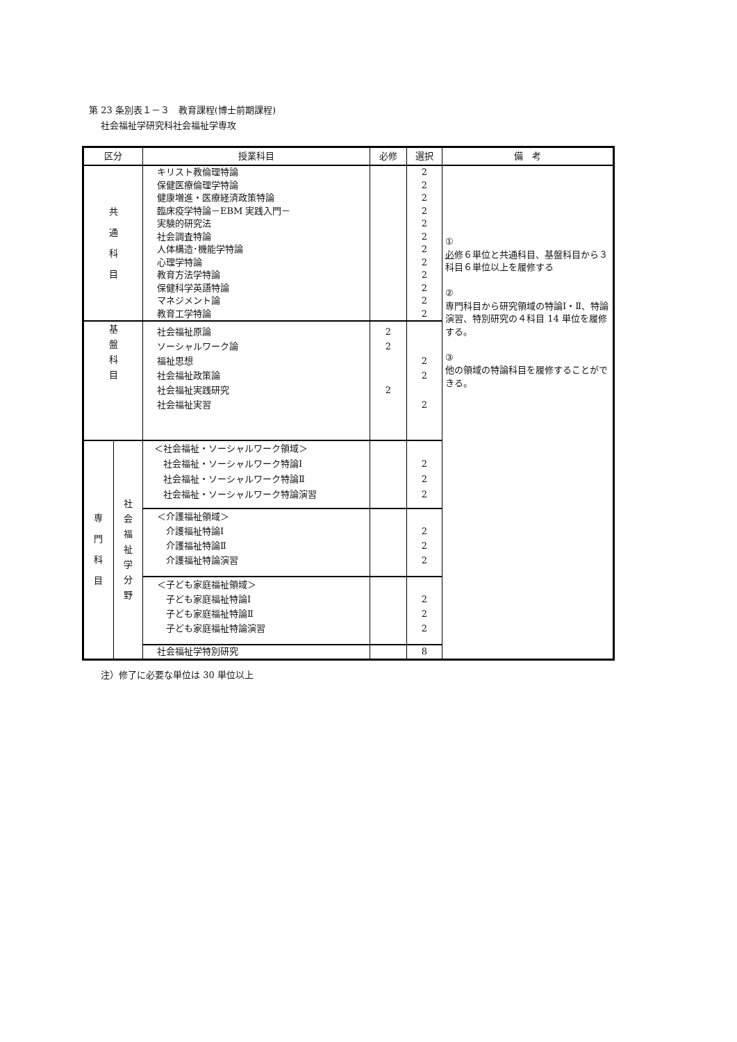第 23 条別表１－３　教育課程(博士前期課程)
社会福祉学研究科社会福祉学専攻
| 区分 | | 授業科目 | 必修 | 選択 | 備 考 |
| --- | --- | --- | --- | --- | --- |
| 共 通 科 目 | | キリスト教倫理特論 保健医療倫理学特論 健康増進・医療経済政策特論 臨床疫学特論－EBM 実践入門－ 実験的研究法 社会調査特論 人体構造･機能学特論 心理学特論 教育方法学特論 保健科学英語特論 マネジメント論 教育工学特論 | | 2 2 2 2 2 2 2 2 2 2 2 2 | ① 必 修６単位と共通科目、基盤科目から３科目６単位以上を履修する ② 専門科目から研究領域の特論Ⅰ・Ⅱ、特論演習、特別研究の４科目 14 単位を履修する。 ③ 他の領域の特論科目を履修することができる。 |
| 基 盤 科 目 | | 社会福祉原論 ソーシャルワーク論 福祉思想 社会福祉政策論 社会福祉実践研究 社会福祉実習 | 2 2 2 | 2 2 2 | |
| 専 門 科 目 | 社 会 福 祉 学 分 野 | ＜社会福祉・ソーシャルワーク領域＞ 社会福祉・ソーシャルワーク特論Ⅰ 社会福祉・ソーシャルワーク特論Ⅱ 社会福祉・ソーシャルワーク特論演習 | | 2 2 2 | |
| | | ＜介護福祉領域＞ 介護福祉特論Ⅰ 介護福祉特論Ⅱ 介護福祉特論演習 | | 2 2 2 | |
| | | ＜子ども家庭福祉領域＞ 子ども家庭福祉特論Ⅰ 子ども家庭福祉特論Ⅱ 子ども家庭福祉特論演習 | | 2 2 2 | |
| | | 社会福祉学特別研究 | | 8 | |
注）修了に必要な単位は 30 単位以上